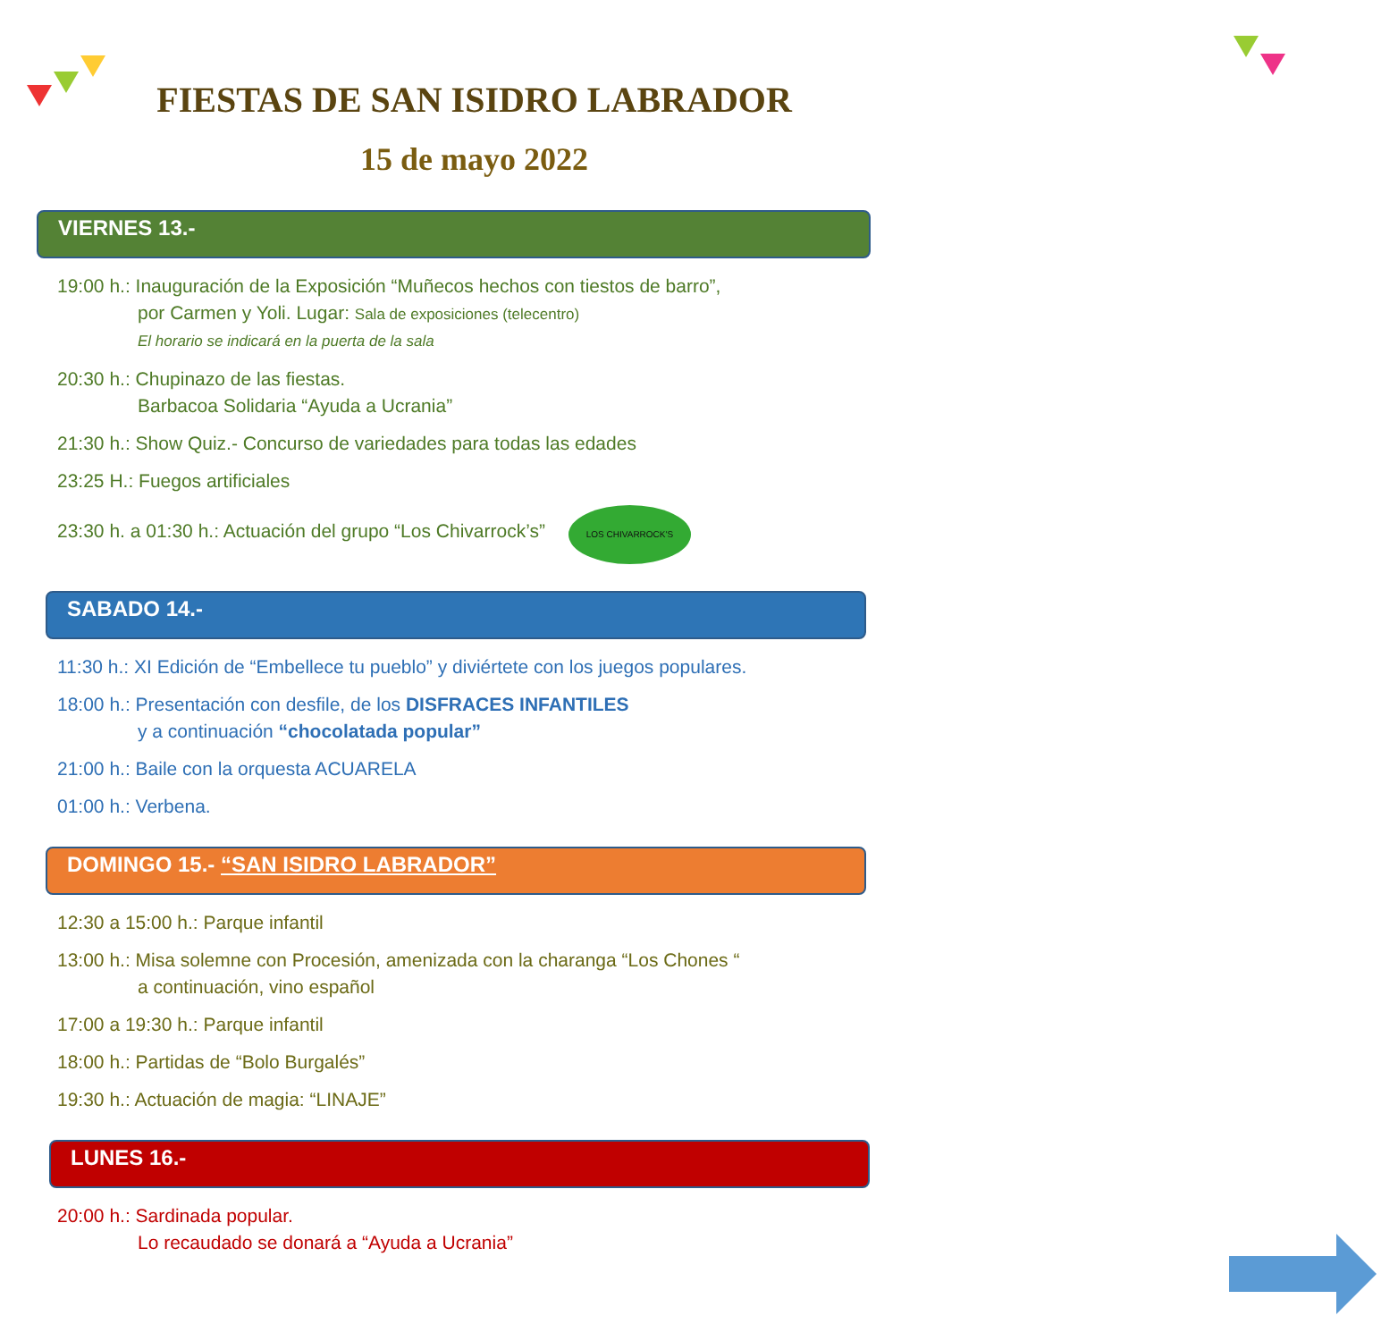FIESTAS DE SAN ISIDRO LABRADOR
15 de mayo 2022
VIERNES 13.-
19:00 h.: Inauguración de la Exposición “Muñecos hechos con tiestos de barro”,
por Carmen y Yoli. Lugar: Sala de exposiciones (telecentro)
El horario se indicará en la puerta de la sala
20:30 h.: Chupinazo de las fiestas.
Barbacoa Solidaria “Ayuda a Ucrania”
21:30 h.: Show Quiz.- Concurso de variedades para todas las edades
23:25 H.: Fuegos artificiales
23:30 h. a 01:30 h.: Actuación del grupo “Los Chivarrock’s” LOS CHIVARROCK'S
SABADO 14.-
11:30 h.: XI Edición de “Embellece tu pueblo” y diviértete con los juegos populares.
18:00 h.: Presentación con desfile, de los DISFRACES INFANTILES
y a continuación “chocolatada popular”
21:00 h.: Baile con la orquesta ACUARELA
01:00 h.: Verbena.
DOMINGO 15.- “SAN ISIDRO LABRADOR”
12:30 a 15:00 h.: Parque infantil
13:00 h.: Misa solemne con Procesión, amenizada con la charanga “Los Chones “
a continuación, vino español
17:00 a 19:30 h.: Parque infantil
18:00 h.: Partidas de “Bolo Burgalés”
19:30 h.: Actuación de magia: “LINAJE”
LUNES 16.-
20:00 h.: Sardinada popular.
Lo recaudado se donará a “Ayuda a Ucrania”